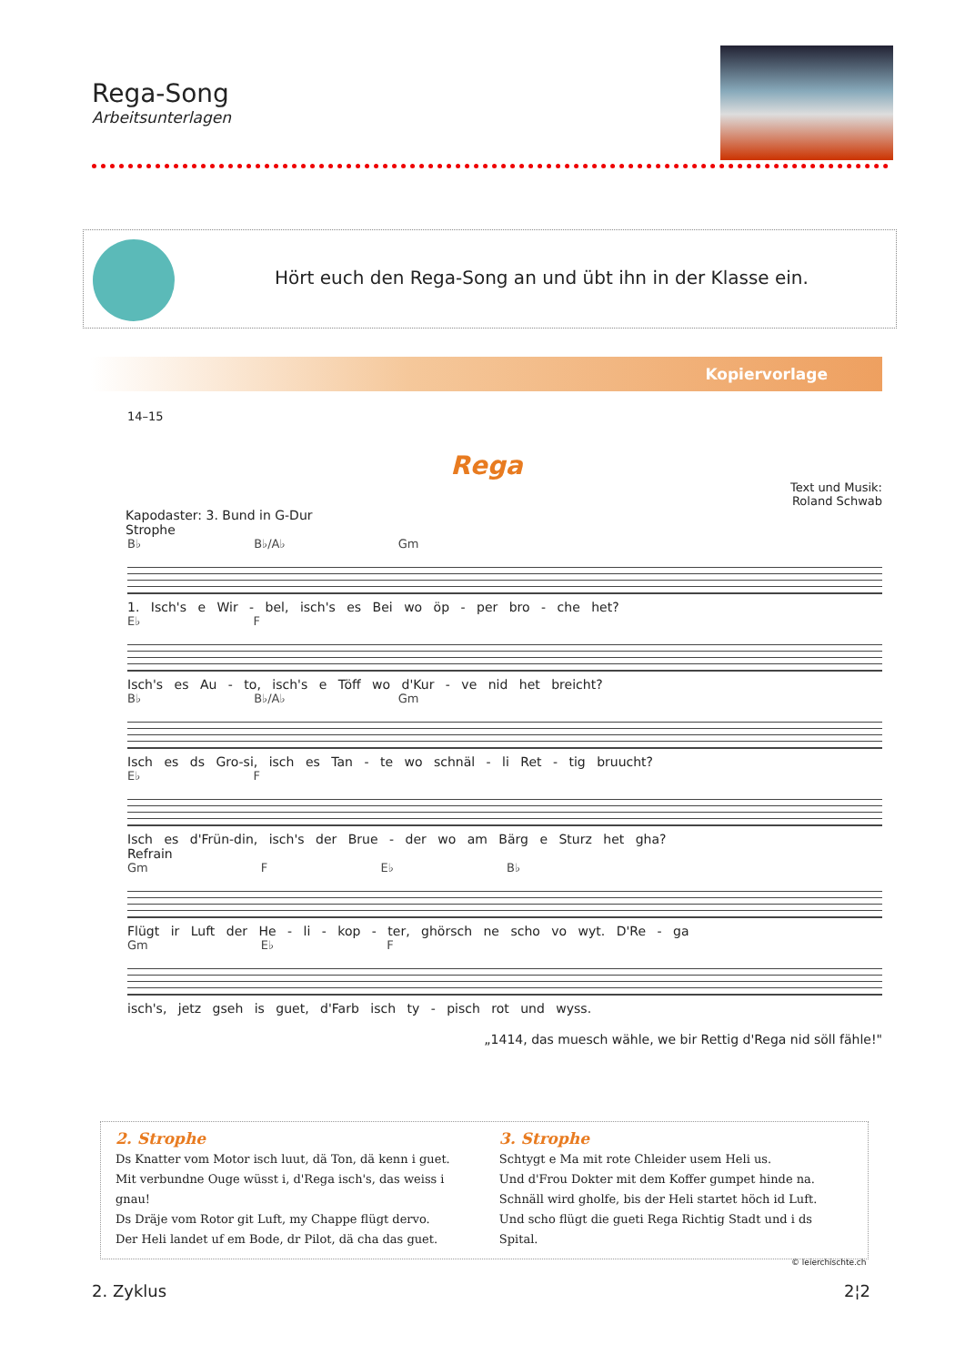Rega-Song
Arbeitsunterlagen
Hört euch den Rega-Song an und übt ihn in der Klasse ein.
Kopiervorlage
14–15
Rega
Text und Musik:
Roland Schwab
Kapodaster: 3. Bund in G-Dur
Strophe
B♭ B♭/A♭ Gm
1. Isch's e Wir - bel, isch's es Bei wo öp - per bro - che het?
E♭ F
Isch's es Au - to, isch's e Töff wo d'Kur - ve nid het breicht?
B♭ B♭/A♭ Gm
Isch es ds Gro-si, isch es Tan - te wo schnäl - li Ret - tig bruucht?
E♭ F
Isch es d'Frün-din, isch's der Brue - der wo am Bärg e Sturz het gha?
Refrain
Gm F E♭ B♭
Flügt ir Luft der He - li - kop - ter, ghörsch ne scho vo wyt. D'Re - ga
Gm E♭ F
isch's, jetz gseh is guet, d'Farb isch ty - pisch rot und wyss.
„1414, das muesch wähle, we bir Rettig d'Rega nid söll fähle!"
2. Strophe
Ds Knatter vom Motor isch luut, dä Ton, dä kenn i guet.
Mit verbundne Ouge wüsst i, d'Rega isch's, das weiss i gnau!
Ds Dräje vom Rotor git Luft, my Chappe flügt dervo.
Der Heli landet uf em Bode, dr Pilot, dä cha das guet.
3. Strophe
Schtygt e Ma mit rote Chleider usem Heli us.
Und d'Frou Dokter mit dem Koffer gumpet hinde na.
Schnäll wird gholfe, bis der Heli startet höch id Luft.
Und scho flügt die gueti Rega Richtig Stadt und i ds Spital.
© leierchischte.ch
2. Zyklus 2¦2